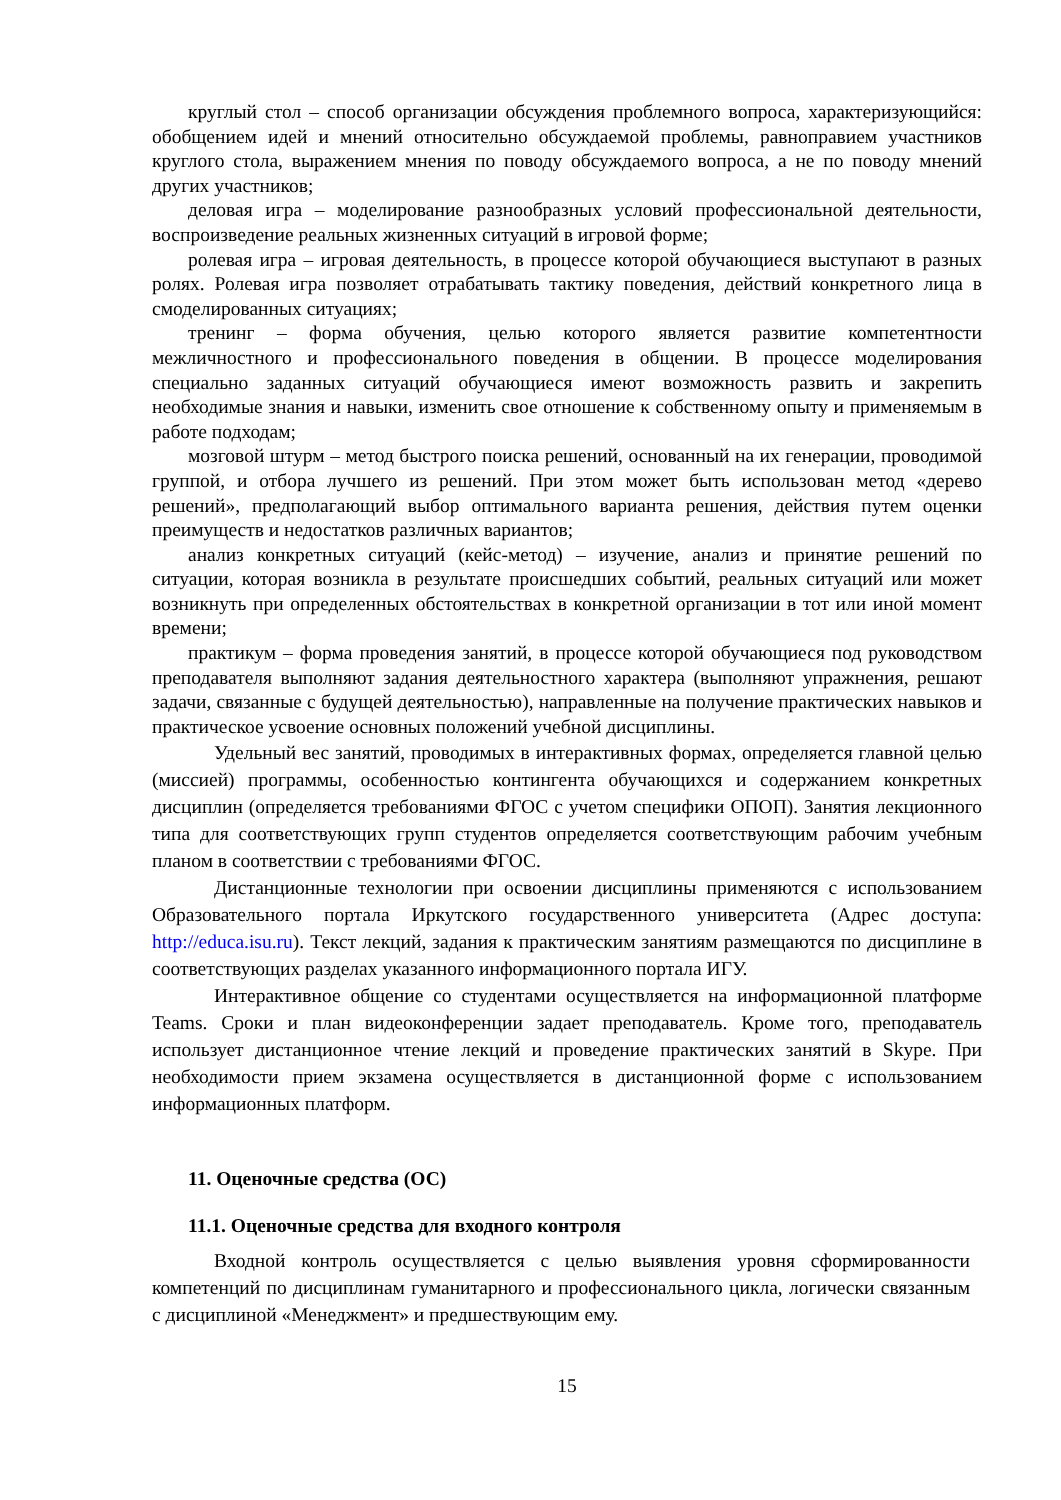круглый стол – способ организации обсуждения проблемного вопроса, характеризующийся: обобщением идей и мнений относительно обсуждаемой проблемы, равноправием участников круглого стола, выражением мнения по поводу обсуждаемого вопроса, а не по поводу мнений других участников;
деловая игра – моделирование разнообразных условий профессиональной деятельности, воспроизведение реальных жизненных ситуаций в игровой форме;
ролевая игра – игровая деятельность, в процессе которой обучающиеся выступают в разных ролях. Ролевая игра позволяет отрабатывать тактику поведения, действий конкретного лица в смоделированных ситуациях;
тренинг – форма обучения, целью которого является развитие компетентности межличностного и профессионального поведения в общении. В процессе моделирования специально заданных ситуаций обучающиеся имеют возможность развить и закрепить необходимые знания и навыки, изменить свое отношение к собственному опыту и применяемым в работе подходам;
мозговой штурм – метод быстрого поиска решений, основанный на их генерации, проводимой группой, и отбора лучшего из решений. При этом может быть использован метод «дерево решений», предполагающий выбор оптимального варианта решения, действия путем оценки преимуществ и недостатков различных вариантов;
анализ конкретных ситуаций (кейс-метод) – изучение, анализ и принятие решений по ситуации, которая возникла в результате происшедших событий, реальных ситуаций или может возникнуть при определенных обстоятельствах в конкретной организации в тот или иной момент времени;
практикум – форма проведения занятий, в процессе которой обучающиеся под руководством преподавателя выполняют задания деятельностного характера (выполняют упражнения, решают задачи, связанные с будущей деятельностью), направленные на получение практических навыков и практическое усвоение основных положений учебной дисциплины.
Удельный вес занятий, проводимых в интерактивных формах, определяется главной целью (миссией) программы, особенностью контингента обучающихся и содержанием конкретных дисциплин (определяется требованиями ФГОС с учетом специфики ОПОП). Занятия лекционного типа для соответствующих групп студентов определяется соответствующим рабочим учебным планом в соответствии с требованиями ФГОС.
Дистанционные технологии при освоении дисциплины применяются с использованием Образовательного портала Иркутского государственного университета (Адрес доступа: http://educa.isu.ru). Текст лекций, задания к практическим занятиям размещаются по дисциплине в соответствующих разделах указанного информационного портала ИГУ.
Интерактивное общение со студентами осуществляется на информационной платформе Teams. Сроки и план видеоконференции задает преподаватель. Кроме того, преподаватель использует дистанционное чтение лекций и проведение практических занятий в Skype. При необходимости прием экзамена осуществляется в дистанционной форме с использованием информационных платформ.
11. Оценочные средства (ОС)
11.1. Оценочные средства для входного контроля
Входной контроль осуществляется с целью выявления уровня сформированности компетенций по дисциплинам гуманитарного и профессионального цикла, логически связанным с дисциплиной «Менеджмент» и предшествующим ему.
15